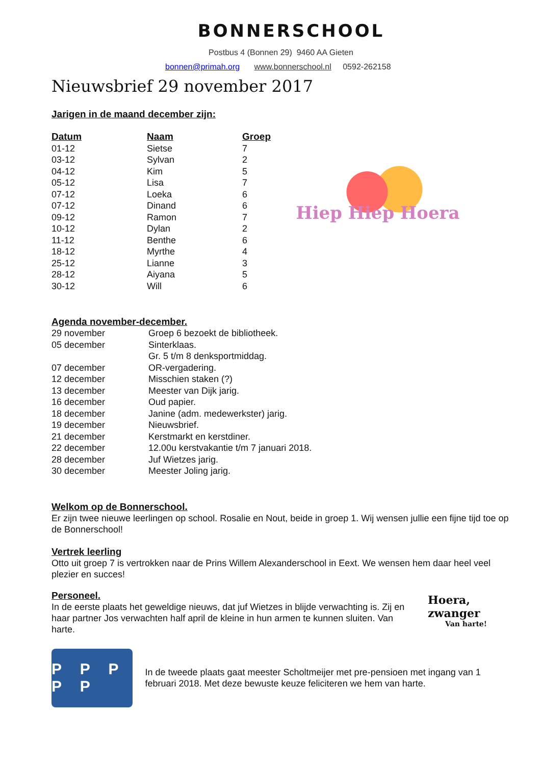BONNERSCHOOL
Postbus 4 (Bonnen 29) 9460 AA Gieten
bonnen@primah.org www.bonnerschool.nl 0592-262158
Nieuwsbrief 29 november 2017
Jarigen in de maand december zijn:
| Datum | Naam | Groep |
| --- | --- | --- |
| 01-12 | Sietse | 7 |
| 03-12 | Sylvan | 2 |
| 04-12 | Kim | 5 |
| 05-12 | Lisa | 7 |
| 07-12 | Loeka | 6 |
| 07-12 | Dinand | 6 |
| 09-12 | Ramon | 7 |
| 10-12 | Dylan | 2 |
| 11-12 | Benthe | 6 |
| 18-12 | Myrthe | 4 |
| 25-12 | Lianne | 3 |
| 28-12 | Aiyana | 5 |
| 30-12 | Will | 6 |
Hiep Hiep Hoera
Agenda november-december.
| 29 november | Groep 6 bezoekt de bibliotheek. |
| 05 december | Sinterklaas. |
| | Gr. 5 t/m 8 denksportmiddag. |
| 07 december | OR-vergadering. |
| 12 december | Misschien staken (?) |
| 13 december | Meester van Dijk jarig. |
| 16 december | Oud papier. |
| 18 december | Janine (adm. medewerkster) jarig. |
| 19 december | Nieuwsbrief. |
| 21 december | Kerstmarkt en kerstdiner. |
| 22 december | 12.00u kerstvakantie t/m 7 januari 2018. |
| 28 december | Juf Wietzes jarig. |
| 30 december | Meester Joling jarig. |
Welkom op de Bonnerschool.
Er zijn twee nieuwe leerlingen op school. Rosalie en Nout, beide in groep 1. Wij wensen jullie een fijne tijd toe op de Bonnerschool!
Vertrek leerling
Otto uit groep 7 is vertrokken naar de Prins Willem Alexanderschool in Eext. We wensen hem daar heel veel plezier en succes!
Personeel.
In de eerste plaats het geweldige nieuws, dat juf Wietzes in blijde verwachting is. Zij en haar partner Jos verwachten half april de kleine in hun armen te kunnen sluiten. Van harte.
Hoera, zwanger
Van harte!
P P P P P
In de tweede plaats gaat meester Scholtmeijer met pre-pensioen met ingang van 1 februari 2018. Met deze bewuste keuze feliciteren we hem van harte.